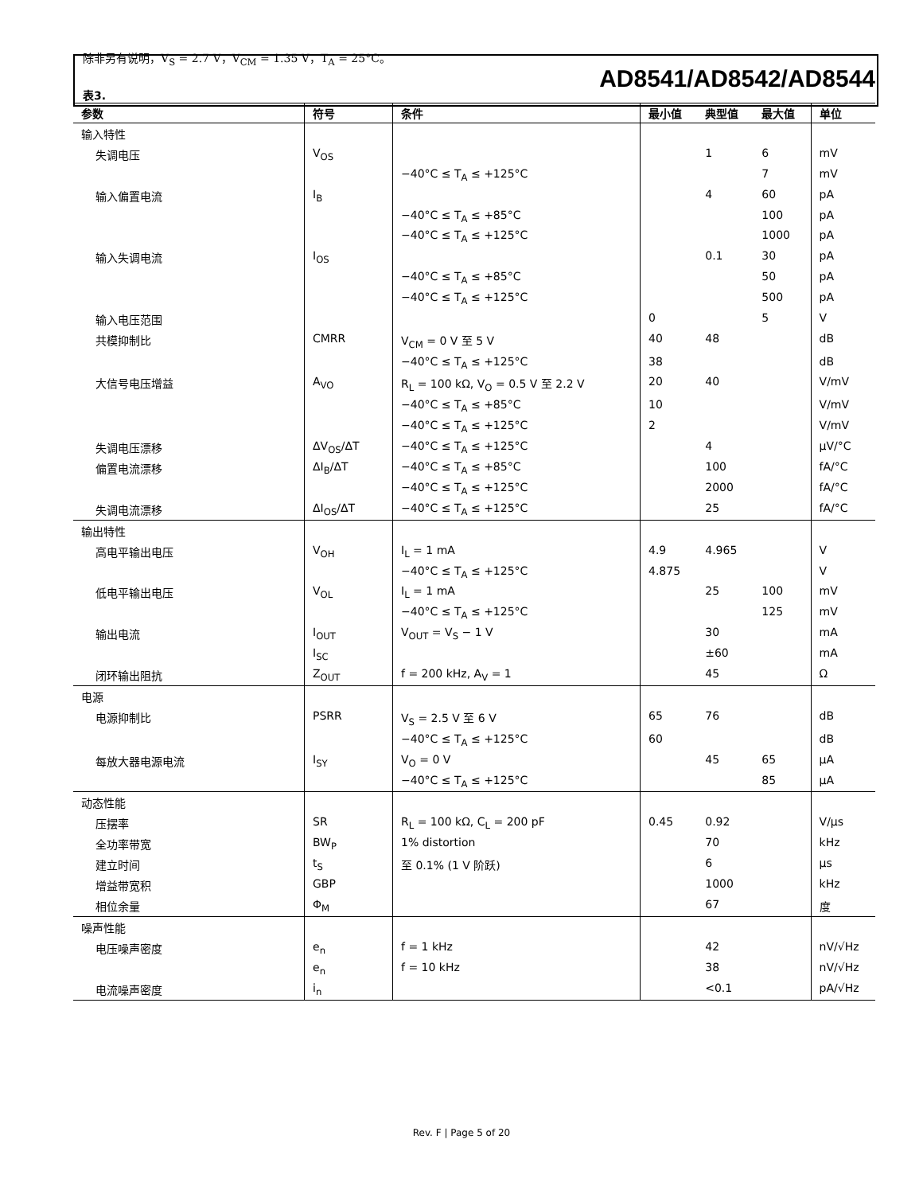AD8541/AD8542/AD8544
除非另有说明，V<sub>S</sub> = 2.7 V，V<sub>CM</sub> = 1.35 V，T<sub>A</sub> = 25°C。
表3.
| 参数 | 符号 | 条件 | 最小值 | 典型值 | 最大值 | 单位 |
| --- | --- | --- | --- | --- | --- | --- |
| 输入特性 | | | | | | |
| 失调电压 | V<sub>OS</sub> | | | 1 | 6 | mV |
| | | −40°C ≤ T<sub>A</sub> ≤ +125°C | | | 7 | mV |
| 输入偏置电流 | I<sub>B</sub> | | | 4 | 60 | pA |
| | | −40°C ≤ T<sub>A</sub> ≤ +85°C | | | 100 | pA |
| | | −40°C ≤ T<sub>A</sub> ≤ +125°C | | | 1000 | pA |
| 输入失调电流 | I<sub>OS</sub> | | | 0.1 | 30 | pA |
| | | −40°C ≤ T<sub>A</sub> ≤ +85°C | | | 50 | pA |
| | | −40°C ≤ T<sub>A</sub> ≤ +125°C | | | 500 | pA |
| 输入电压范围 | | | 0 | | 5 | V |
| 共模抑制比 | CMRR | V<sub>CM</sub> = 0 V 至 5 V | 40 | 48 | | dB |
| | | −40°C ≤ T<sub>A</sub> ≤ +125°C | 38 | | | dB |
| 大信号电压增益 | A<sub>VO</sub> | R<sub>L</sub> = 100 kΩ, V<sub>O</sub> = 0.5 V 至 2.2 V | 20 | 40 | | V/mV |
| | | −40°C ≤ T<sub>A</sub> ≤ +85°C | 10 | | | V/mV |
| | | −40°C ≤ T<sub>A</sub> ≤ +125°C | 2 | | | V/mV |
| 失调电压漂移 | ΔV<sub>OS</sub>/ΔT | −40°C ≤ T<sub>A</sub> ≤ +125°C | | 4 | | μV/°C |
| 偏置电流漂移 | ΔI<sub>B</sub>/ΔT | −40°C ≤ T<sub>A</sub> ≤ +85°C | | 100 | | fA/°C |
| | | −40°C ≤ T<sub>A</sub> ≤ +125°C | | 2000 | | fA/°C |
| 失调电流漂移 | ΔI<sub>OS</sub>/ΔT | −40°C ≤ T<sub>A</sub> ≤ +125°C | | 25 | | fA/°C |
| 输出特性 | | | | | | |
| 高电平输出电压 | V<sub>OH</sub> | I<sub>L</sub> = 1 mA | 4.9 | 4.965 | | V |
| | | −40°C ≤ T<sub>A</sub> ≤ +125°C | 4.875 | | | V |
| 低电平输出电压 | V<sub>OL</sub> | I<sub>L</sub> = 1 mA | | 25 | 100 | mV |
| | | −40°C ≤ T<sub>A</sub> ≤ +125°C | | | 125 | mV |
| 输出电流 | I<sub>OUT</sub> | V<sub>OUT</sub> = V<sub>S</sub> − 1 V | | 30 | | mA |
| | I<sub>SC</sub> | | | ±60 | | mA |
| 闭环输出阻抗 | Z<sub>OUT</sub> | f = 200 kHz, A<sub>V</sub> = 1 | | 45 | | Ω |
| 电源 | | | | | | |
| 电源抑制比 | PSRR | V<sub>S</sub> = 2.5 V 至 6 V | 65 | 76 | | dB |
| | | −40°C ≤ T<sub>A</sub> ≤ +125°C | 60 | | | dB |
| 每放大器电源电流 | I<sub>SY</sub> | V<sub>O</sub> = 0 V | | 45 | 65 | μA |
| | | −40°C ≤ T<sub>A</sub> ≤ +125°C | | | 85 | μA |
| 动态性能 | | | | | | |
| 压摆率 | SR | R<sub>L</sub> = 100 kΩ, C<sub>L</sub> = 200 pF | 0.45 | 0.92 | | V/μs |
| 全功率带宽 | BW<sub>P</sub> | 1% distortion | | 70 | | kHz |
| 建立时间 | t<sub>S</sub> | 至 0.1% (1 V 阶跃) | | 6 | | μs |
| 增益带宽积 | GBP | | | 1000 | | kHz |
| 相位余量 | Φ<sub>M</sub> | | | 67 | | 度 |
| 噪声性能 | | | | | | |
| 电压噪声密度 | e<sub>n</sub> | f = 1 kHz | | 42 | | nV/√Hz |
| | e<sub>n</sub> | f = 10 kHz | | 38 | | nV/√Hz |
| 电流噪声密度 | i<sub>n</sub> | | | <0.1 | | pA/√Hz |
Rev. F | Page 5 of 20